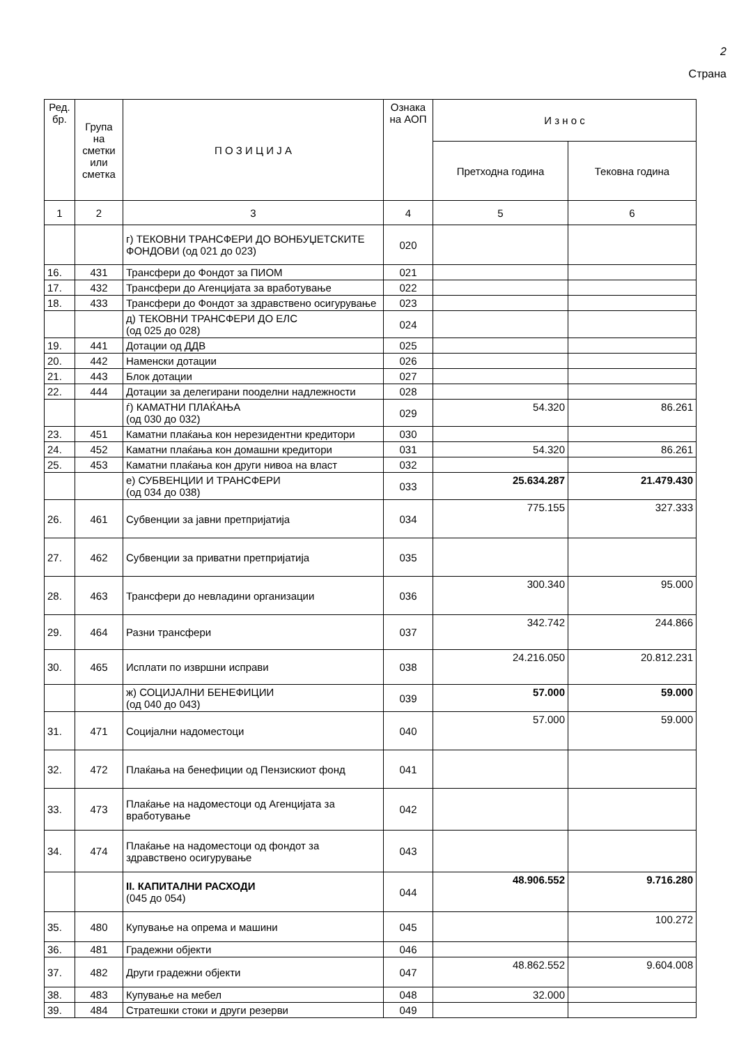2
Страна
| Ред. бр. | Група на сметки или сметка | П О З И Ц И Ј А | Ознака на АОП | И з н о с | |
| --- | --- | --- | --- | --- | --- |
| | | | | Претходна година | Тековна година |
| 1 | 2 | 3 | 4 | 5 | 6 |
| | | г) ТЕКОВНИ ТРАНСФЕРИ ДО ВОНБУЏЕТСКИТЕ ФОНДОВИ (од 021 до 023) | 020 | | |
| 16. | 431 | Трансфери до Фондот за ПИОМ | 021 | | |
| 17. | 432 | Трансфери до Агенцијата за вработување | 022 | | |
| 18. | 433 | Трансфери до Фондот за здравствено осигурување | 023 | | |
| | | д) ТЕКОВНИ ТРАНСФЕРИ ДО ЕЛС (од 025 до 028) | 024 | | |
| 19. | 441 | Дотации од ДДВ | 025 | | |
| 20. | 442 | Наменски дотации | 026 | | |
| 21. | 443 | Блок дотации | 027 | | |
| 22. | 444 | Дотации за делегирани пооделни надлежности | 028 | | |
| | | ѓ) КАМАТНИ ПЛАЌАЊА (од 030 до 032) | 029 | 54.320 | 86.261 |
| 23. | 451 | Каматни плаќања кон нерезидентни кредитори | 030 | | |
| 24. | 452 | Каматни плаќања кон домашни кредитори | 031 | 54.320 | 86.261 |
| 25. | 453 | Каматни плаќања кон други нивоа на власт | 032 | | |
| | | е) СУБВЕНЦИИ И ТРАНСФЕРИ (од 034 до 038) | 033 | 25.634.287 | 21.479.430 |
| 26. | 461 | Субвенции за јавни претпријатија | 034 | 775.155 | 327.333 |
| 27. | 462 | Субвенции за приватни претпријатија | 035 | | |
| 28. | 463 | Трансфери до невладини организации | 036 | 300.340 | 95.000 |
| 29. | 464 | Разни трансфери | 037 | 342.742 | 244.866 |
| 30. | 465 | Исплати по извршни исправи | 038 | 24.216.050 | 20.812.231 |
| | | ж) СОЦИЈАЛНИ БЕНЕФИЦИИ (од 040 до 043) | 039 | 57.000 | 59.000 |
| 31. | 471 | Социјални надоместоци | 040 | 57.000 | 59.000 |
| 32. | 472 | Плаќања на бенефиции од Пензискиот фонд | 041 | | |
| 33. | 473 | Плаќање на надоместоци од Агенцијата за вработување | 042 | | |
| 34. | 474 | Плаќање на надоместоци од фондот за здравствено осигурување | 043 | | |
| | | II. КАПИТАЛНИ РАСХОДИ (045 до 054) | 044 | 48.906.552 | 9.716.280 |
| 35. | 480 | Купување на опрема и машини | 045 | | 100.272 |
| 36. | 481 | Градежни објекти | 046 | | |
| 37. | 482 | Други градежни објекти | 047 | 48.862.552 | 9.604.008 |
| 38. | 483 | Купување на мебел | 048 | 32.000 | |
| 39. | 484 | Стратешки стоки и други резерви | 049 | | |